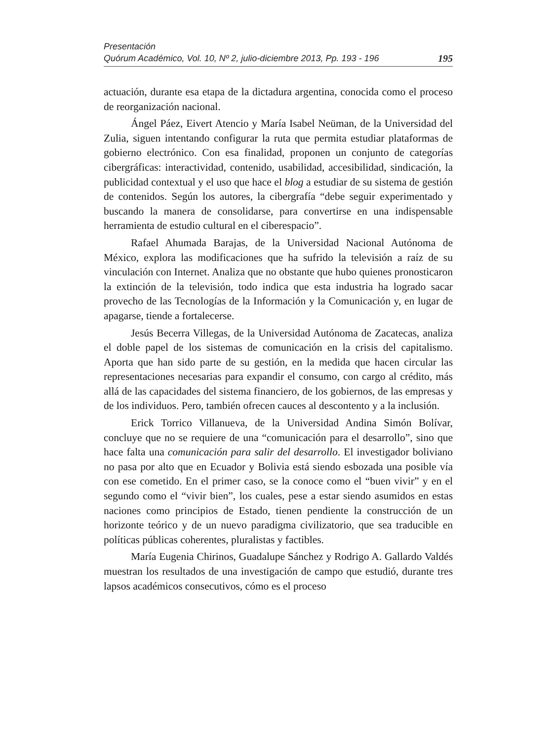Presentación
Quórum Académico, Vol. 10, Nº 2, julio-diciembre 2013, Pp. 193 - 196 195
actuación, durante esa etapa de la dictadura argentina, conocida como el proceso de reorganización nacional.
Ángel Páez, Eivert Atencio y María Isabel Neüman, de la Universidad del Zulia, siguen intentando configurar la ruta que permita estudiar plataformas de gobierno electrónico. Con esa finalidad, proponen un conjunto de categorías cibergráficas: interactividad, contenido, usabilidad, accesibilidad, sindicación, la publicidad contextual y el uso que hace el blog a estudiar de su sistema de gestión de contenidos. Según los autores, la cibergrafía “debe seguir experimentado y buscando la manera de consolidarse, para convertirse en una indispensable herramienta de estudio cultural en el ciberespacio”.
Rafael Ahumada Barajas, de la Universidad Nacional Autónoma de México, explora las modificaciones que ha sufrido la televisión a raíz de su vinculación con Internet. Analiza que no obstante que hubo quienes pronosticaron la extinción de la televisión, todo indica que esta industria ha logrado sacar provecho de las Tecnologías de la Información y la Comunicación y, en lugar de apagarse, tiende a fortalecerse.
Jesús Becerra Villegas, de la Universidad Autónoma de Zacatecas, analiza el doble papel de los sistemas de comunicación en la crisis del capitalismo. Aporta que han sido parte de su gestión, en la medida que hacen circular las representaciones necesarias para expandir el consumo, con cargo al crédito, más allá de las capacidades del sistema financiero, de los gobiernos, de las empresas y de los individuos. Pero, también ofrecen cauces al descontento y a la inclusión.
Erick Torrico Villanueva, de la Universidad Andina Simón Bolívar, concluye que no se requiere de una “comunicación para el desarrollo”, sino que hace falta una comunicación para salir del desarrollo. El investigador boliviano no pasa por alto que en Ecuador y Bolivia está siendo esbozada una posible vía con ese cometido. En el primer caso, se la conoce como el “buen vivir” y en el segundo como el “vivir bien”, los cuales, pese a estar siendo asumidos en estas naciones como principios de Estado, tienen pendiente la construcción de un horizonte teórico y de un nuevo paradigma civilizatorio, que sea traducible en políticas públicas coherentes, pluralistas y factibles.
María Eugenia Chirinos, Guadalupe Sánchez y Rodrigo A. Gallardo Valdés muestran los resultados de una investigación de campo que estudió, durante tres lapsos académicos consecutivos, cómo es el proceso